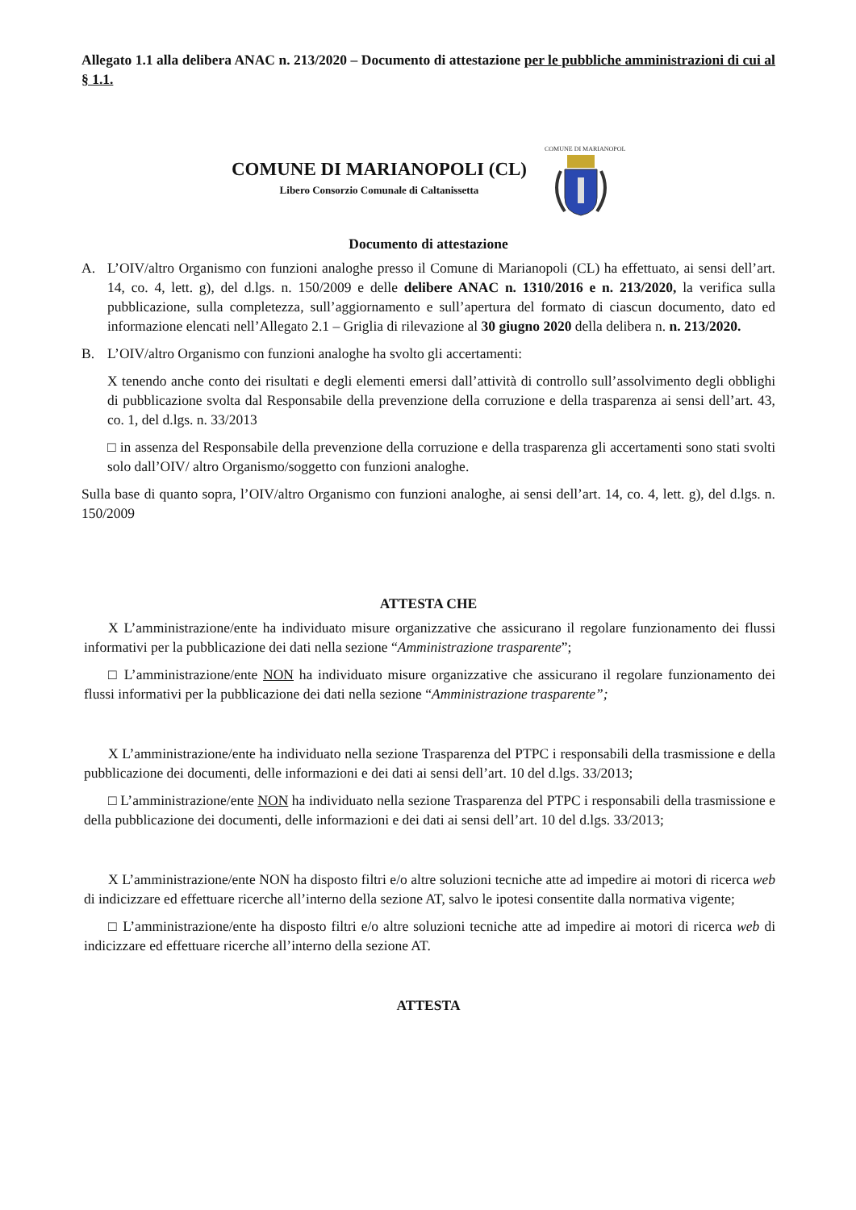Allegato 1.1 alla delibera ANAC n. 213/2020 – Documento di attestazione per le pubbliche amministrazioni di cui al § 1.1.
COMUNE DI MARIANOPOLI (CL)
Libero Consorzio Comunale di Caltanissetta
COMUNE DI MARIANOPOLI
Documento di attestazione
A. L’OIV/altro Organismo con funzioni analoghe presso il Comune di Marianopoli (CL) ha effettuato, ai sensi dell’art. 14, co. 4, lett. g), del d.lgs. n. 150/2009 e delle delibere ANAC n. 1310/2016 e n. 213/2020, la verifica sulla pubblicazione, sulla completezza, sull’aggiornamento e sull’apertura del formato di ciascun documento, dato ed informazione elencati nell’Allegato 2.1 – Griglia di rilevazione al 30 giugno 2020 della delibera n. n. 213/2020.
B. L’OIV/altro Organismo con funzioni analoghe ha svolto gli accertamenti:
X tenendo anche conto dei risultati e degli elementi emersi dall’attività di controllo sull’assolvimento degli obblighi di pubblicazione svolta dal Responsabile della prevenzione della corruzione e della trasparenza ai sensi dell’art. 43, co. 1, del d.lgs. n. 33/2013
□ in assenza del Responsabile della prevenzione della corruzione e della trasparenza gli accertamenti sono stati svolti solo dall’OIV/ altro Organismo/soggetto con funzioni analoghe.
Sulla base di quanto sopra, l’OIV/altro Organismo con funzioni analoghe, ai sensi dell’art. 14, co. 4, lett. g), del d.lgs. n. 150/2009
ATTESTA CHE
X L’amministrazione/ente ha individuato misure organizzative che assicurano il regolare funzionamento dei flussi informativi per la pubblicazione dei dati nella sezione “Amministrazione trasparente”;
□ L’amministrazione/ente NON ha individuato misure organizzative che assicurano il regolare funzionamento dei flussi informativi per la pubblicazione dei dati nella sezione “Amministrazione trasparente”;
X L’amministrazione/ente ha individuato nella sezione Trasparenza del PTPC i responsabili della trasmissione e della pubblicazione dei documenti, delle informazioni e dei dati ai sensi dell’art. 10 del d.lgs. 33/2013;
□ L’amministrazione/ente NON ha individuato nella sezione Trasparenza del PTPC i responsabili della trasmissione e della pubblicazione dei documenti, delle informazioni e dei dati ai sensi dell’art. 10 del d.lgs. 33/2013;
X L’amministrazione/ente NON ha disposto filtri e/o altre soluzioni tecniche atte ad impedire ai motori di ricerca web di indicizzare ed effettuare ricerche all’interno della sezione AT, salvo le ipotesi consentite dalla normativa vigente;
□ L’amministrazione/ente ha disposto filtri e/o altre soluzioni tecniche atte ad impedire ai motori di ricerca web di indicizzare ed effettuare ricerche all’interno della sezione AT.
ATTESTA